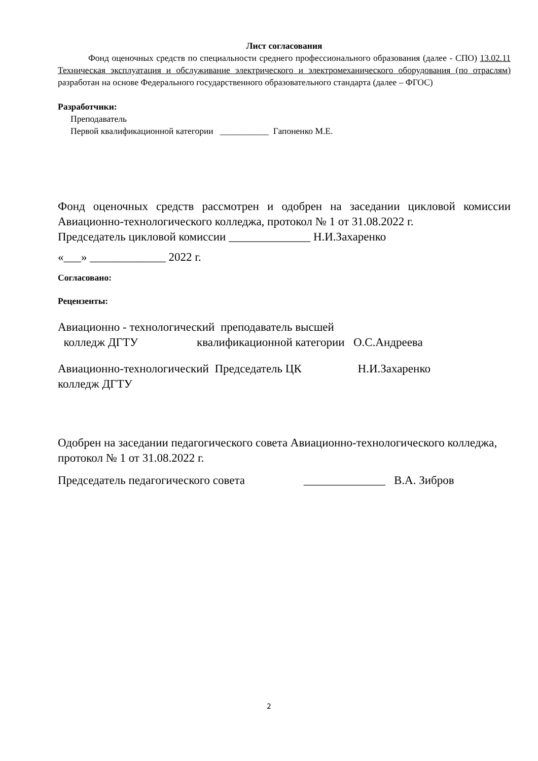Лист согласования
Фонд оценочных средств по специальности среднего профессионального образования (далее - СПО) 13.02.11 Техническая эксплуатация и обслуживание электрического и электромеханического оборудования (по отраслям) разработан на основе Федерального государственного образовательного стандарта (далее – ФГОС)
Разработчики:
Преподаватель
Первой квалификационной категории ___________ Гапоненко М.Е.
Фонд оценочных средств рассмотрен и одобрен на заседании цикловой комиссии Авиационно-технологического колледжа, протокол № 1 от 31.08.2022 г.
Председатель цикловой комиссии ______________ Н.И.Захаренко
«___» _____________ 2022 г.
Согласовано:
Рецензенты:
Авиационно - технологический преподаватель высшей
колледж ДГТУ квалификационной категории О.С.Андреева
Авиационно-технологический Председатель ЦК Н.И.Захаренко
колледж ДГТУ
Одобрен на заседании педагогического совета Авиационно-технологического колледжа, протокол № 1 от 31.08.2022 г.
Председатель педагогического совета ______________ В.А. Зибров
2